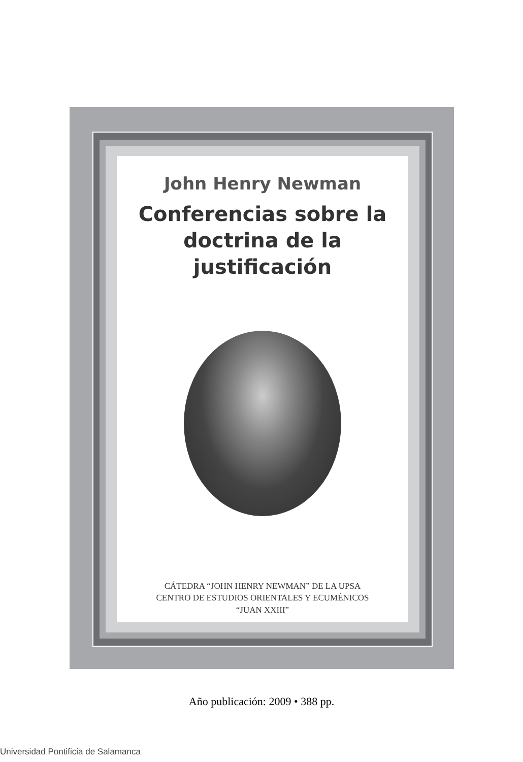John Henry Newman
Conferencias sobre la
doctrina de la justificación
CÁTEDRA “JOHN HENRY NEWMAN” DE LA UPSA
CENTRO DE ESTUDIOS ORIENTALES Y ECUMÉNICOS
“JUAN XXIII”
Año publicación: 2009 • 388 pp.
Universidad Pontificia de Salamanca